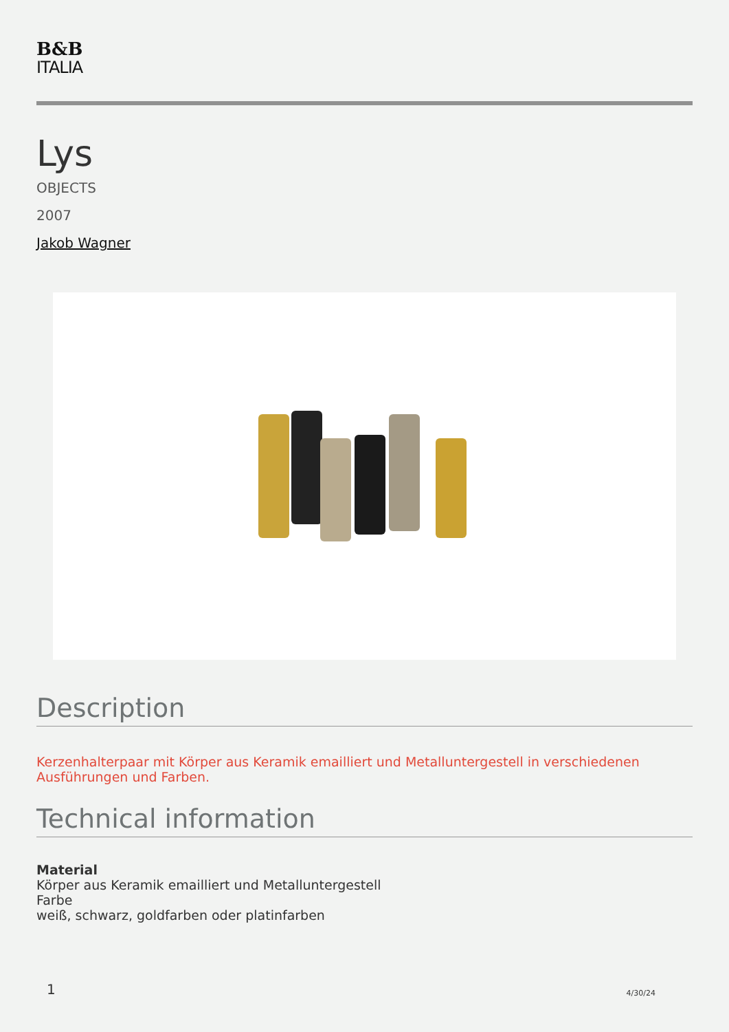B&B
ITALIA
Lys
OBJECTS
2007
Jakob Wagner
Description
Kerzenhalterpaar mit Körper aus Keramik emailliert und Metalluntergestell in verschiedenen Ausführungen und Farben.
Technical information
Material
Körper aus Keramik emailliert und Metalluntergestell
Farbe
weiß, schwarz, goldfarben oder platinfarben
1 4/30/24